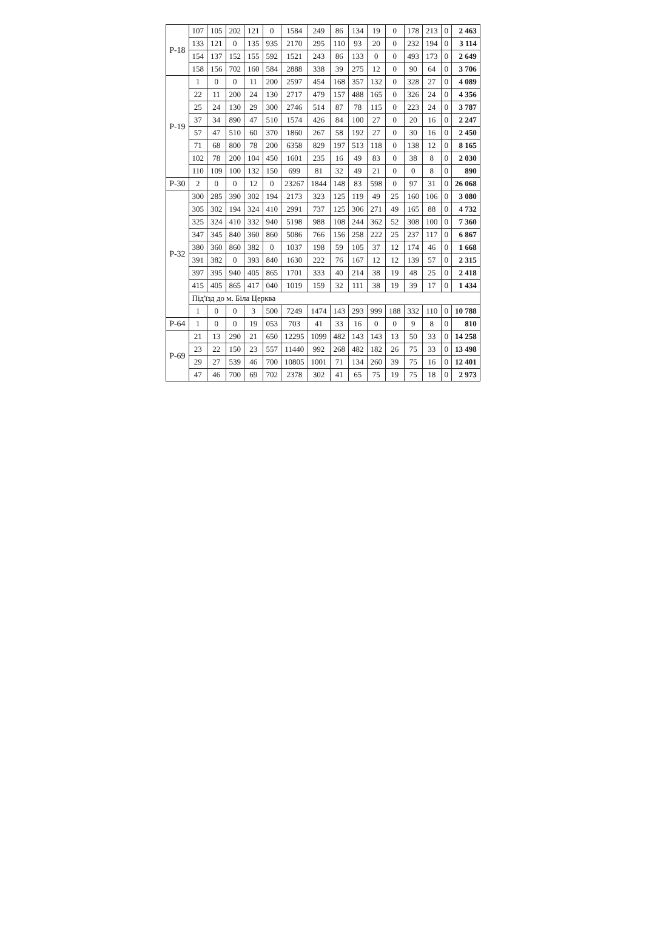| Р-18 | 107 | 105 | 202 | 121 | 0 | 1584 | 249 | 86 | 134 | 19 | 0 | 178 | 213 | 0 | 2 463 |
| | 133 | 121 | 0 | 135 | 935 | 2170 | 295 | 110 | 93 | 20 | 0 | 232 | 194 | 0 | 3 114 |
| | 154 | 137 | 152 | 155 | 592 | 1521 | 243 | 86 | 133 | 0 | 0 | 493 | 173 | 0 | 2 649 |
| | 158 | 156 | 702 | 160 | 584 | 2888 | 338 | 39 | 275 | 12 | 0 | 90 | 64 | 0 | 3 706 |
| Р-19 | 1 | 0 | 0 | 11 | 200 | 2597 | 454 | 168 | 357 | 132 | 0 | 328 | 27 | 0 | 4 089 |
| | 22 | 11 | 200 | 24 | 130 | 2717 | 479 | 157 | 488 | 165 | 0 | 326 | 24 | 0 | 4 356 |
| | 25 | 24 | 130 | 29 | 300 | 2746 | 514 | 87 | 78 | 115 | 0 | 223 | 24 | 0 | 3 787 |
| | 37 | 34 | 890 | 47 | 510 | 1574 | 426 | 84 | 100 | 27 | 0 | 20 | 16 | 0 | 2 247 |
| | 57 | 47 | 510 | 60 | 370 | 1860 | 267 | 58 | 192 | 27 | 0 | 30 | 16 | 0 | 2 450 |
| | 71 | 68 | 800 | 78 | 200 | 6358 | 829 | 197 | 513 | 118 | 0 | 138 | 12 | 0 | 8 165 |
| | 102 | 78 | 200 | 104 | 450 | 1601 | 235 | 16 | 49 | 83 | 0 | 38 | 8 | 0 | 2 030 |
| | 110 | 109 | 100 | 132 | 150 | 699 | 81 | 32 | 49 | 21 | 0 | 0 | 8 | 0 | 890 |
| Р-30 | 2 | 0 | 0 | 12 | 0 | 23267 | 1844 | 148 | 83 | 598 | 0 | 97 | 31 | 0 | 26 068 |
| Р-32 | 300 | 285 | 390 | 302 | 194 | 2173 | 323 | 125 | 119 | 49 | 25 | 160 | 106 | 0 | 3 080 |
| | 305 | 302 | 194 | 324 | 410 | 2991 | 737 | 125 | 306 | 271 | 49 | 165 | 88 | 0 | 4 732 |
| | 325 | 324 | 410 | 332 | 940 | 5198 | 988 | 108 | 244 | 362 | 52 | 308 | 100 | 0 | 7 360 |
| | 347 | 345 | 840 | 360 | 860 | 5086 | 766 | 156 | 258 | 222 | 25 | 237 | 117 | 0 | 6 867 |
| | 380 | 360 | 860 | 382 | 0 | 1037 | 198 | 59 | 105 | 37 | 12 | 174 | 46 | 0 | 1 668 |
| | 391 | 382 | 0 | 393 | 840 | 1630 | 222 | 76 | 167 | 12 | 12 | 139 | 57 | 0 | 2 315 |
| | 397 | 395 | 940 | 405 | 865 | 1701 | 333 | 40 | 214 | 38 | 19 | 48 | 25 | 0 | 2 418 |
| | 415 | 405 | 865 | 417 | 040 | 1019 | 159 | 32 | 111 | 38 | 19 | 39 | 17 | 0 | 1 434 |
| | Під'їзд до м. Біла Церква | | | | | | | | | | | | | | |
| | 1 | 0 | 0 | 3 | 500 | 7249 | 1474 | 143 | 293 | 999 | 188 | 332 | 110 | 0 | 10 788 |
| Р-64 | 1 | 0 | 0 | 19 | 053 | 703 | 41 | 33 | 16 | 0 | 0 | 9 | 8 | 0 | 810 |
| Р-69 | 21 | 13 | 290 | 21 | 650 | 12295 | 1099 | 482 | 143 | 143 | 13 | 50 | 33 | 0 | 14 258 |
| | 23 | 22 | 150 | 23 | 557 | 11440 | 992 | 268 | 482 | 182 | 26 | 75 | 33 | 0 | 13 498 |
| | 29 | 27 | 539 | 46 | 700 | 10805 | 1001 | 71 | 134 | 260 | 39 | 75 | 16 | 0 | 12 401 |
| | 47 | 46 | 700 | 69 | 702 | 2378 | 302 | 41 | 65 | 75 | 19 | 75 | 18 | 0 | 2 973 |